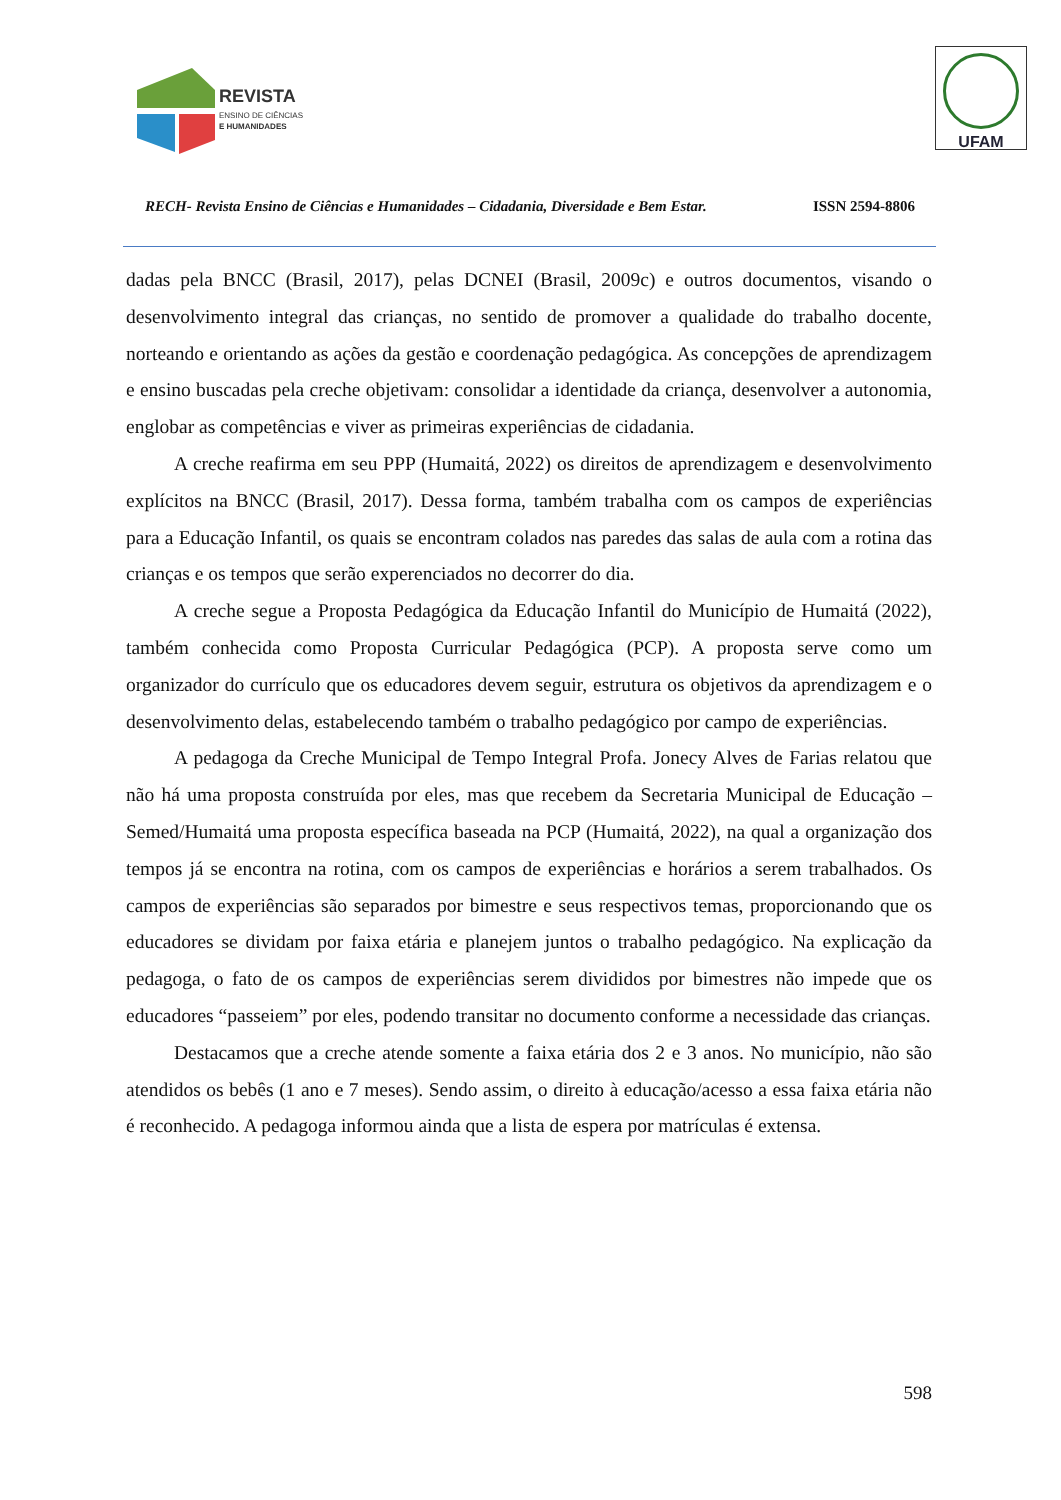REVISTA
ENSINO DE CIÊNCIAS
E HUMANIDADES
UFAM
RECH- Revista Ensino de Ciências e Humanidades – Cidadania, Diversidade e Bem Estar. ISSN 2594-8806
dadas pela BNCC (Brasil, 2017), pelas DCNEI (Brasil, 2009c) e outros documentos, visando o desenvolvimento integral das crianças, no sentido de promover a qualidade do trabalho docente, norteando e orientando as ações da gestão e coordenação pedagógica. As concepções de aprendizagem e ensino buscadas pela creche objetivam: consolidar a identidade da criança, desenvolver a autonomia, englobar as competências e viver as primeiras experiências de cidadania.
A creche reafirma em seu PPP (Humaitá, 2022) os direitos de aprendizagem e desenvolvimento explícitos na BNCC (Brasil, 2017). Dessa forma, também trabalha com os campos de experiências para a Educação Infantil, os quais se encontram colados nas paredes das salas de aula com a rotina das crianças e os tempos que serão experenciados no decorrer do dia.
A creche segue a Proposta Pedagógica da Educação Infantil do Município de Humaitá (2022), também conhecida como Proposta Curricular Pedagógica (PCP). A proposta serve como um organizador do currículo que os educadores devem seguir, estrutura os objetivos da aprendizagem e o desenvolvimento delas, estabelecendo também o trabalho pedagógico por campo de experiências.
A pedagoga da Creche Municipal de Tempo Integral Profa. Jonecy Alves de Farias relatou que não há uma proposta construída por eles, mas que recebem da Secretaria Municipal de Educação – Semed/Humaitá uma proposta específica baseada na PCP (Humaitá, 2022), na qual a organização dos tempos já se encontra na rotina, com os campos de experiências e horários a serem trabalhados. Os campos de experiências são separados por bimestre e seus respectivos temas, proporcionando que os educadores se dividam por faixa etária e planejem juntos o trabalho pedagógico. Na explicação da pedagoga, o fato de os campos de experiências serem divididos por bimestres não impede que os educadores “passeiem” por eles, podendo transitar no documento conforme a necessidade das crianças.
Destacamos que a creche atende somente a faixa etária dos 2 e 3 anos. No município, não são atendidos os bebês (1 ano e 7 meses). Sendo assim, o direito à educação/acesso a essa faixa etária não é reconhecido. A pedagoga informou ainda que a lista de espera por matrículas é extensa.
598